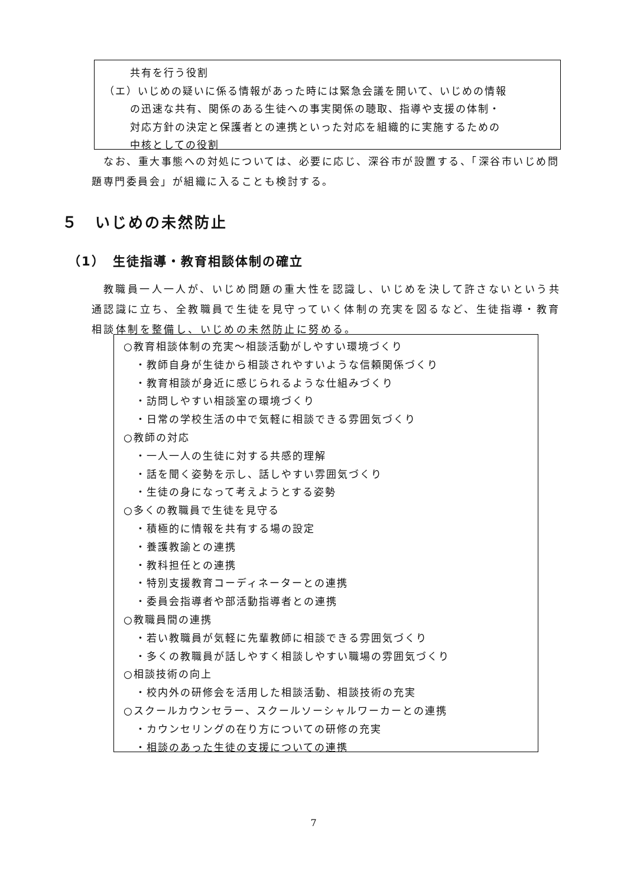共有を行う役割
（エ）いじめの疑いに係る情報があった時には緊急会議を開いて、いじめの情報
の迅速な共有、関係のある生徒への事実関係の聴取、指導や支援の体制・
対応方針の決定と保護者との連携といった対応を組織的に実施するための
中核としての役割
なお、重大事態への対処については、必要に応じ、深谷市が設置する、「深谷市いじめ問題専門委員会」が組織に入ることも検討する。
５　いじめの未然防止
（1）　生徒指導・教育相談体制の確立
教職員一人一人が、いじめ問題の重大性を認識し、いじめを決して許さないという共通認識に立ち、全教職員で生徒を見守っていく体制の充実を図るなど、生徒指導・教育相談体制を整備し、いじめの未然防止に努める。
○教育相談体制の充実～相談活動がしやすい環境づくり
・教師自身が生徒から相談されやすいような信頼関係づくり
・教育相談が身近に感じられるような仕組みづくり
・訪問しやすい相談室の環境づくり
・日常の学校生活の中で気軽に相談できる雰囲気づくり
○教師の対応
・一人一人の生徒に対する共感的理解
・話を聞く姿勢を示し、話しやすい雰囲気づくり
・生徒の身になって考えようとする姿勢
○多くの教職員で生徒を見守る
・積極的に情報を共有する場の設定
・養護教諭との連携
・教科担任との連携
・特別支援教育コーディネーターとの連携
・委員会指導者や部活動指導者との連携
○教職員間の連携
・若い教職員が気軽に先輩教師に相談できる雰囲気づくり
・多くの教職員が話しやすく相談しやすい職場の雰囲気づくり
○相談技術の向上
・校内外の研修会を活用した相談活動、相談技術の充実
○スクールカウンセラー、スクールソーシャルワーカーとの連携
・カウンセリングの在り方についての研修の充実
・相談のあった生徒の支援についての連携
7